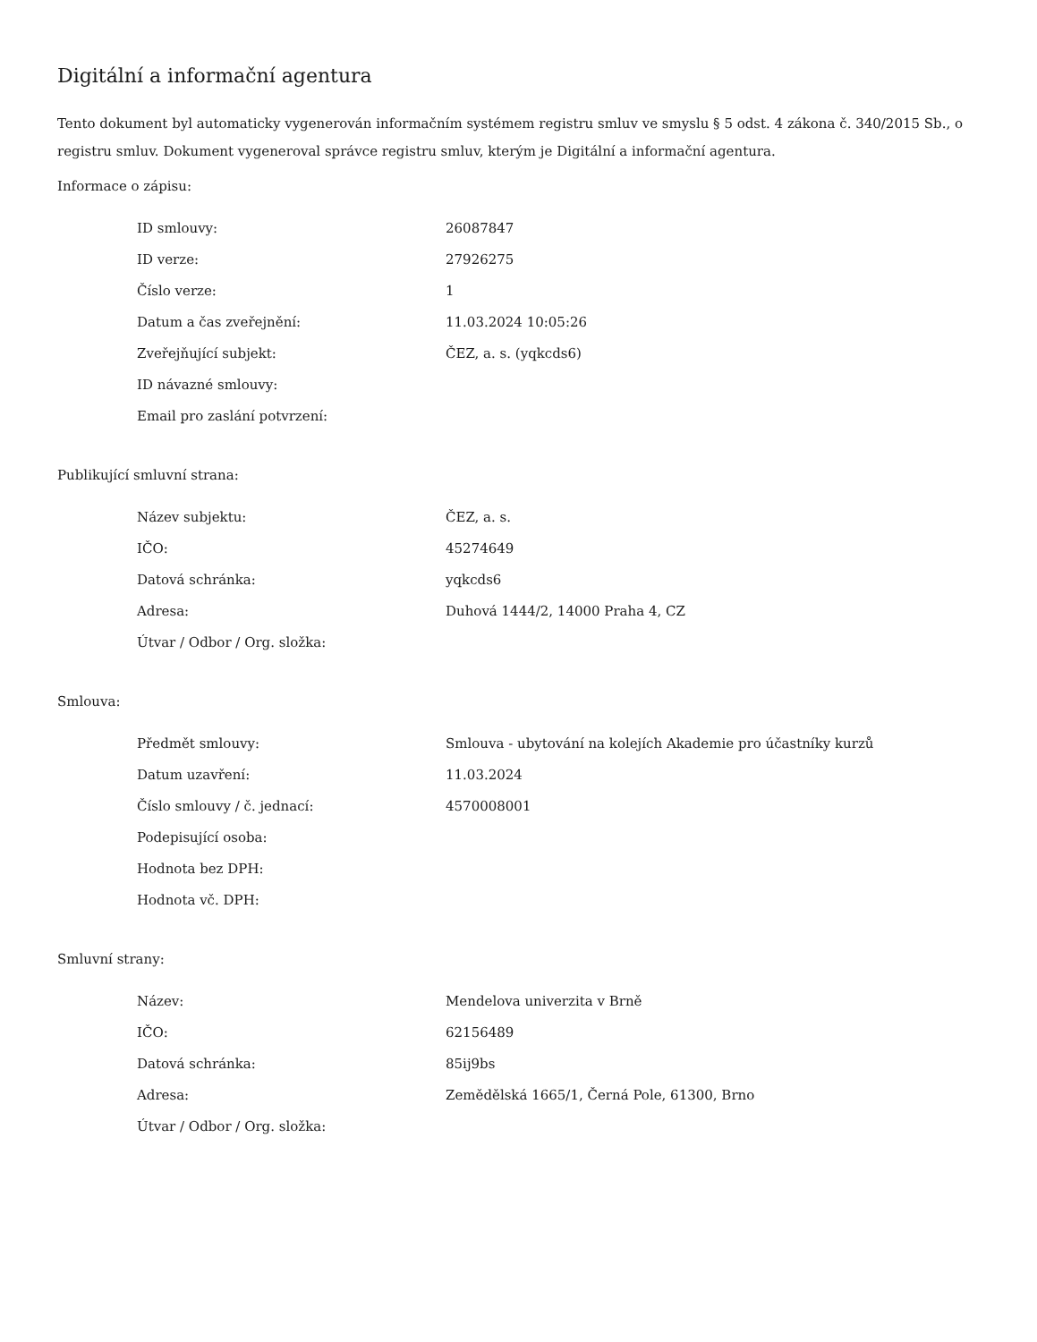Digitální a informační agentura
Tento dokument byl automaticky vygenerován informačním systémem registru smluv ve smyslu § 5 odst. 4 zákona č. 340/2015 Sb., o registru smluv. Dokument vygeneroval správce registru smluv, kterým je Digitální a informační agentura.
Informace o zápisu:
| ID smlouvy: | 26087847 |
| ID verze: | 27926275 |
| Číslo verze: | 1 |
| Datum a čas zveřejnění: | 11.03.2024 10:05:26 |
| Zveřejňující subjekt: | ČEZ, a. s. (yqkcds6) |
| ID návazné smlouvy: | |
| Email pro zaslání potvrzení: | |
Publikující smluvní strana:
| Název subjektu: | ČEZ, a. s. |
| IČO: | 45274649 |
| Datová schránka: | yqkcds6 |
| Adresa: | Duhová 1444/2, 14000 Praha 4, CZ |
| Útvar / Odbor / Org. složka: | |
Smlouva:
| Předmět smlouvy: | Smlouva - ubytování na kolejích Akademie pro účastníky kurzů |
| Datum uzavření: | 11.03.2024 |
| Číslo smlouvy / č. jednací: | 4570008001 |
| Podepisující osoba: | |
| Hodnota bez DPH: | |
| Hodnota vč. DPH: | |
Smluvní strany:
| Název: | Mendelova univerzita v Brně |
| IČO: | 62156489 |
| Datová schránka: | 85ij9bs |
| Adresa: | Zemědělská 1665/1, Černá Pole, 61300, Brno |
| Útvar / Odbor / Org. složka: | |